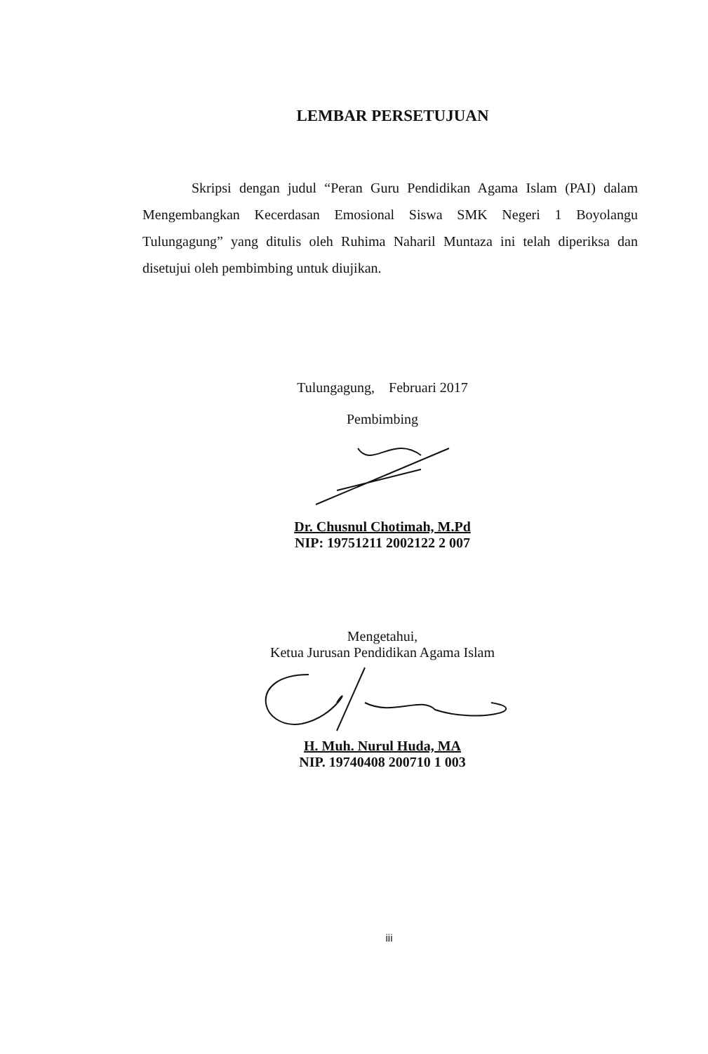LEMBAR PERSETUJUAN
Skripsi dengan judul “Peran Guru Pendidikan Agama Islam (PAI) dalam Mengembangkan Kecerdasan Emosional Siswa SMK Negeri 1 Boyolangu Tulungagung” yang ditulis oleh Ruhima Naharil Muntaza ini telah diperiksa dan disetujui oleh pembimbing untuk diujikan.
Tulungagung, Februari 2017
Pembimbing
Dr. Chusnul Chotimah, M.Pd
NIP: 19751211 2002122 2 007
Mengetahui,
Ketua Jurusan Pendidikan Agama Islam
H. Muh. Nurul Huda, MA
NIP. 19740408 200710 1 003
iii